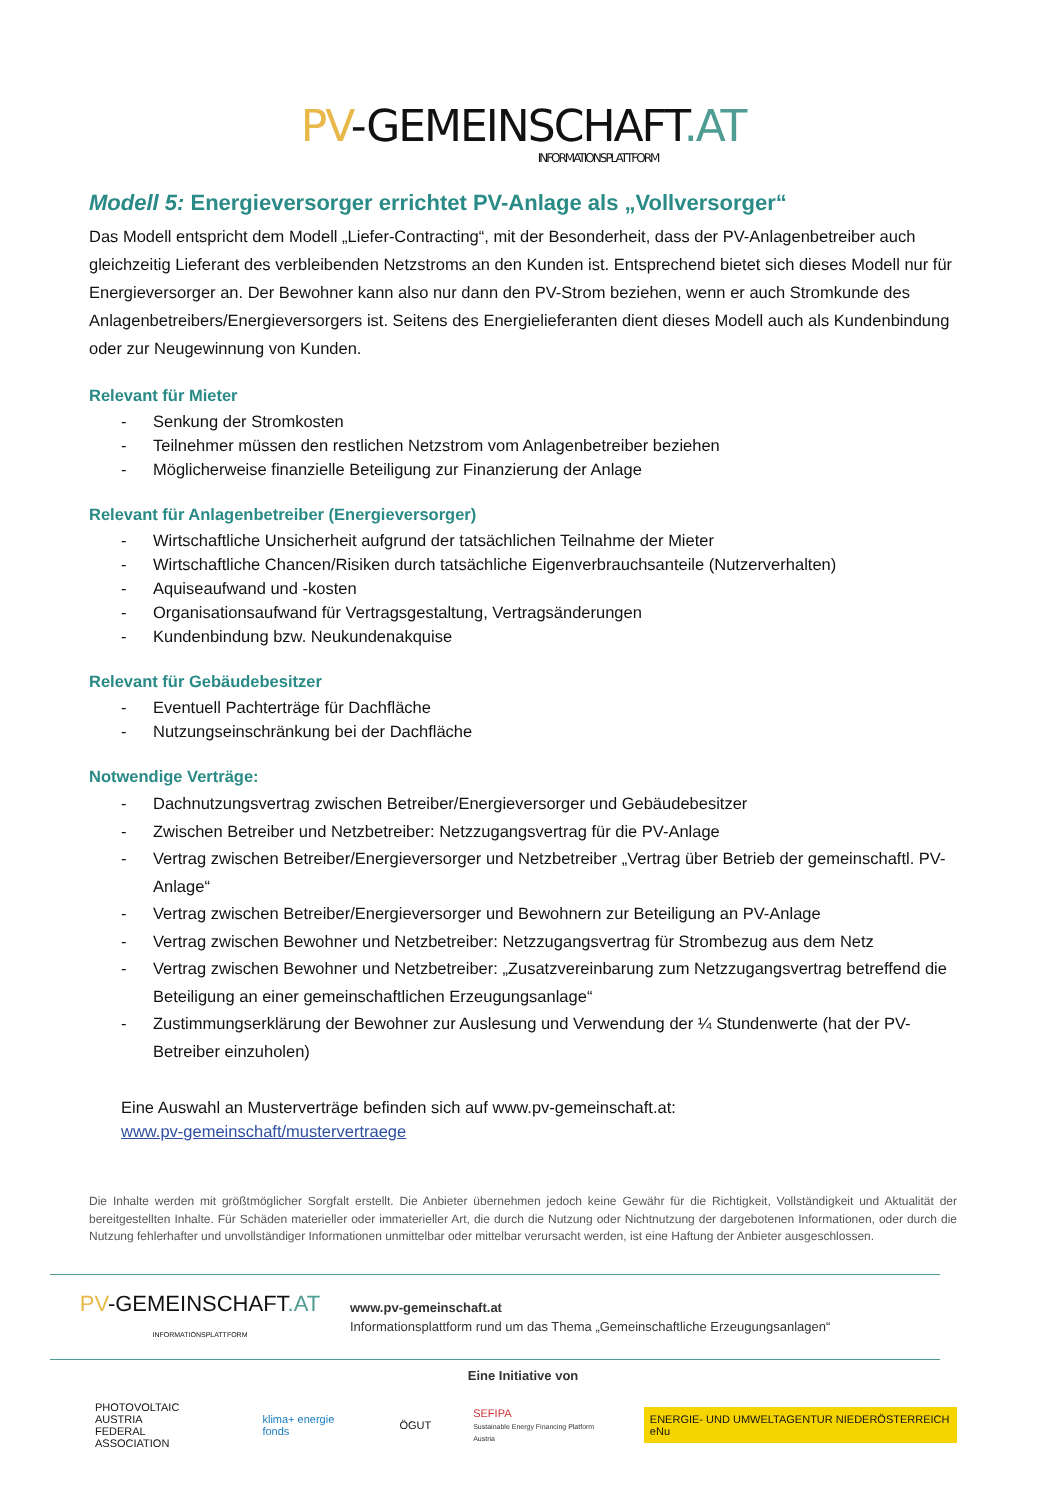PV-GEMEINSCHAFT.AT INFORMATIONSPLATTFORM
Modell 5: Energieversorger errichtet PV-Anlage als „Vollversorger“
Das Modell entspricht dem Modell „Liefer-Contracting“, mit der Besonderheit, dass der PV-Anlagenbetreiber auch gleichzeitig Lieferant des verbleibenden Netzstroms an den Kunden ist. Entsprechend bietet sich dieses Modell nur für Energieversorger an. Der Bewohner kann also nur dann den PV-Strom beziehen, wenn er auch Stromkunde des Anlagenbetreibers/Energieversorgers ist. Seitens des Energielieferanten dient dieses Modell auch als Kundenbindung oder zur Neugewinnung von Kunden.
Relevant für Mieter
- Senkung der Stromkosten
- Teilnehmer müssen den restlichen Netzstrom vom Anlagenbetreiber beziehen
- Möglicherweise finanzielle Beteiligung zur Finanzierung der Anlage
Relevant für Anlagenbetreiber (Energieversorger)
- Wirtschaftliche Unsicherheit aufgrund der tatsächlichen Teilnahme der Mieter
- Wirtschaftliche Chancen/Risiken durch tatsächliche Eigenverbrauchsanteile (Nutzerverhalten)
- Aquiseaufwand und -kosten
- Organisationsaufwand für Vertragsgestaltung, Vertragsänderungen
- Kundenbindung bzw. Neukundenakquise
Relevant für Gebäudebesitzer
- Eventuell Pachterträge für Dachfläche
- Nutzungseinschränkung bei der Dachfläche
Notwendige Verträge:
- Dachnutzungsvertrag zwischen Betreiber/Energieversorger und Gebäudebesitzer
- Zwischen Betreiber und Netzbetreiber: Netzzugangsvertrag für die PV-Anlage
- Vertrag zwischen Betreiber/Energieversorger und Netzbetreiber „Vertrag über Betrieb der gemeinschaftl. PV-Anlage“
- Vertrag zwischen Betreiber/Energieversorger und Bewohnern zur Beteiligung an PV-Anlage
- Vertrag zwischen Bewohner und Netzbetreiber: Netzzugangsvertrag für Strombezug aus dem Netz
- Vertrag zwischen Bewohner und Netzbetreiber: „Zusatzvereinbarung zum Netzzugangsvertrag betreffend die Beteiligung an einer gemeinschaftlichen Erzeugungsanlage“
- Zustimmungserklärung der Bewohner zur Auslesung und Verwendung der ¼ Stundenwerte (hat der PV-Betreiber einzuholen)
Eine Auswahl an Musterverträge befinden sich auf www.pv-gemeinschaft.at:
www.pv-gemeinschaft/mustervertraege
Die Inhalte werden mit größtmöglicher Sorgfalt erstellt. Die Anbieter übernehmen jedoch keine Gewähr für die Richtigkeit, Vollständigkeit und Aktualität der bereitgestellten Inhalte. Für Schäden materieller oder immaterieller Art, die durch die Nutzung oder Nichtnutzung der dargebotenen Informationen, oder durch die Nutzung fehlerhafter und unvollständiger Informationen unmittelbar oder mittelbar verursacht werden, ist eine Haftung der Anbieter ausgeschlossen.
PV-GEMEINSCHAFT.AT
INFORMATIONSPLATTFORM
www.pv-gemeinschaft.at
Informationsplattform rund um das Thema „Gemeinschaftliche Erzeugungsanlagen“
Eine Initiative von
PHOTOVOLTAIC AUSTRIA
FEDERAL ASSOCIATION
klima+ energie fonds ÖGUT
SEFIPA
Sustainable Energy Financing Platform Austria
ENERGIE- UND UMWELTAGENTUR NIEDERÖSTERREICH eNu